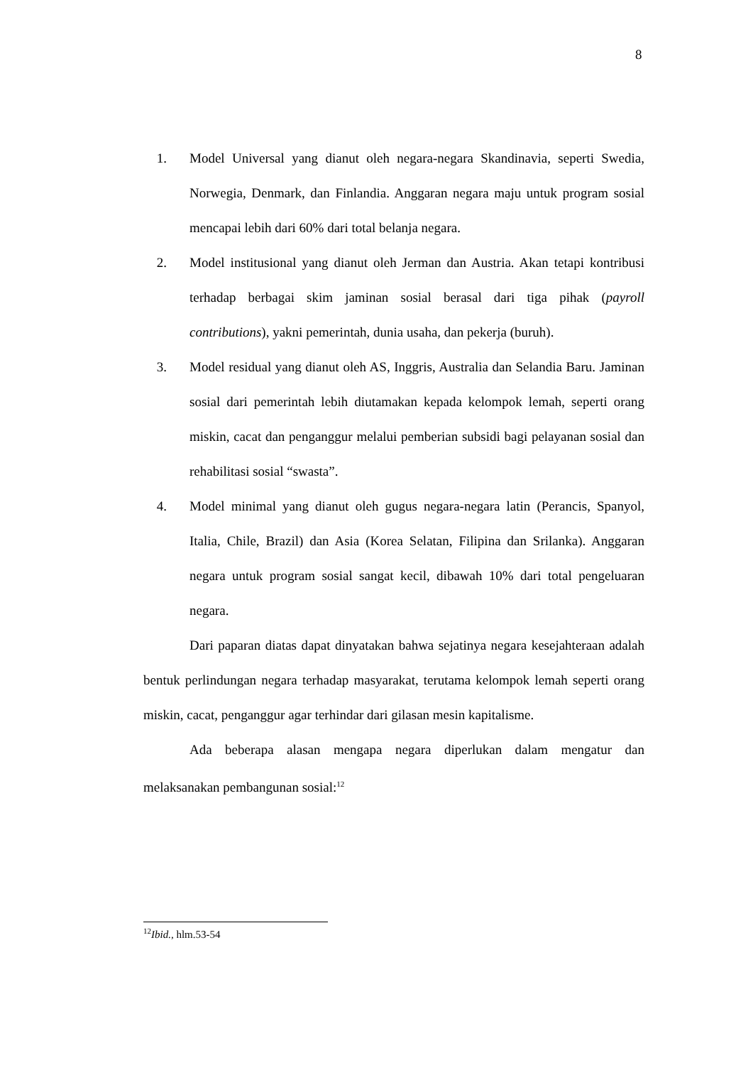8
1. Model Universal yang dianut oleh negara-negara Skandinavia, seperti Swedia, Norwegia, Denmark, dan Finlandia. Anggaran negara maju untuk program sosial mencapai lebih dari 60% dari total belanja negara.
2. Model institusional yang dianut oleh Jerman dan Austria. Akan tetapi kontribusi terhadap berbagai skim jaminan sosial berasal dari tiga pihak (payroll contributions), yakni pemerintah, dunia usaha, dan pekerja (buruh).
3. Model residual yang dianut oleh AS, Inggris, Australia dan Selandia Baru. Jaminan sosial dari pemerintah lebih diutamakan kepada kelompok lemah, seperti orang miskin, cacat dan penganggur melalui pemberian subsidi bagi pelayanan sosial dan rehabilitasi sosial “swasta”.
4. Model minimal yang dianut oleh gugus negara-negara latin (Perancis, Spanyol, Italia, Chile, Brazil) dan Asia (Korea Selatan, Filipina dan Srilanka). Anggaran negara untuk program sosial sangat kecil, dibawah 10% dari total pengeluaran negara.
Dari paparan diatas dapat dinyatakan bahwa sejatinya negara kesejahteraan adalah bentuk perlindungan negara terhadap masyarakat, terutama kelompok lemah seperti orang miskin, cacat, penganggur agar terhindar dari gilasan mesin kapitalisme.
Ada beberapa alasan mengapa negara diperlukan dalam mengatur dan melaksanakan pembangunan sosial:<sup>12</sup>
<sup>12</sup> Ibid., hlm.53-54